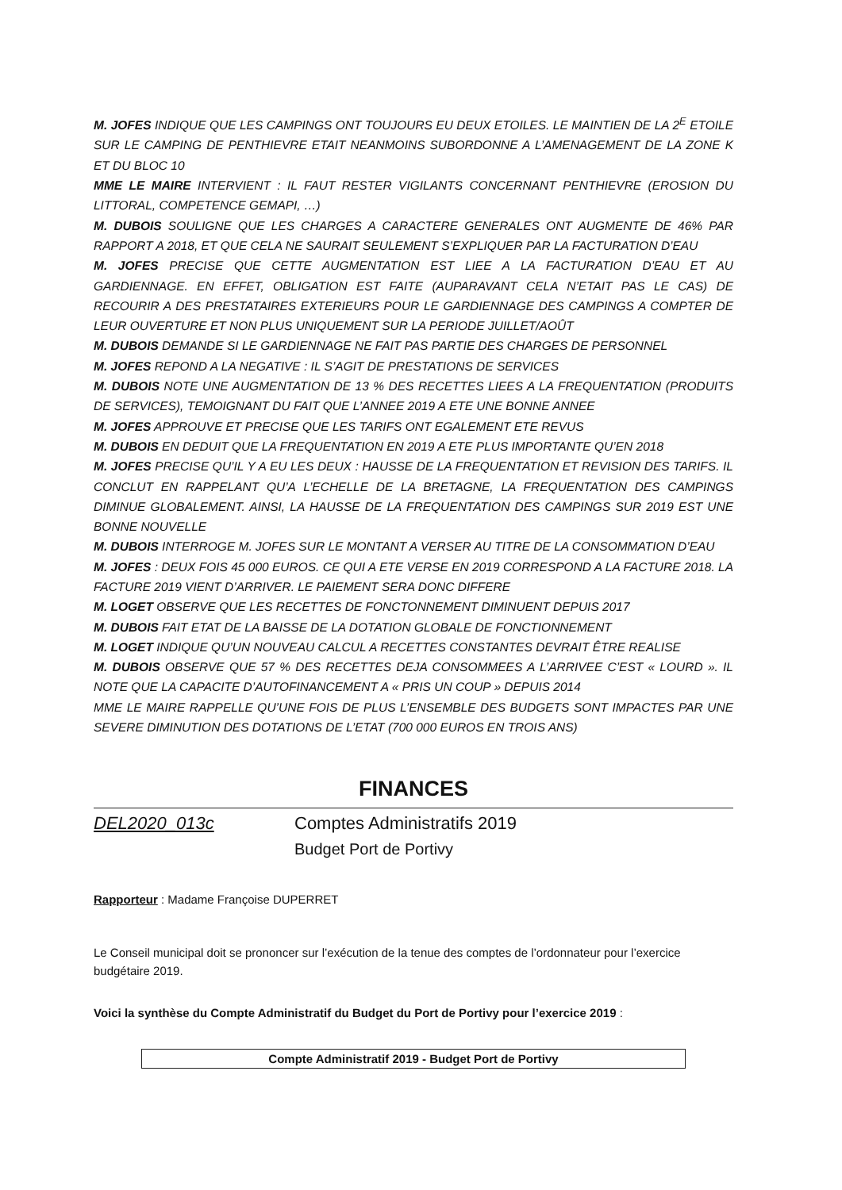M. JOFES INDIQUE QUE LES CAMPINGS ONT TOUJOURS EU DEUX ETOILES. LE MAINTIEN DE LA 2<sup>E</sup> ETOILE SUR LE CAMPING DE PENTHIEVRE ETAIT NEANMOINS SUBORDONNE A L’AMENAGEMENT DE LA ZONE K ET DU BLOC 10
MME LE MAIRE INTERVIENT : IL FAUT RESTER VIGILANTS CONCERNANT PENTHIEVRE (EROSION DU LITTORAL, COMPETENCE GEMAPI, …)
M. DUBOIS SOULIGNE QUE LES CHARGES A CARACTERE GENERALES ONT AUGMENTE DE 46% PAR RAPPORT A 2018, ET QUE CELA NE SAURAIT SEULEMENT S’EXPLIQUER PAR LA FACTURATION D’EAU
M. JOFES PRECISE QUE CETTE AUGMENTATION EST LIEE A LA FACTURATION D’EAU ET AU GARDIENNAGE. EN EFFET, OBLIGATION EST FAITE (AUPARAVANT CELA N’ETAIT PAS LE CAS) DE RECOURIR A DES PRESTATAIRES EXTERIEURS POUR LE GARDIENNAGE DES CAMPINGS A COMPTER DE LEUR OUVERTURE ET NON PLUS UNIQUEMENT SUR LA PERIODE JUILLET/AOÛT
M. DUBOIS DEMANDE SI LE GARDIENNAGE NE FAIT PAS PARTIE DES CHARGES DE PERSONNEL
M. JOFES REPOND A LA NEGATIVE : IL S’AGIT DE PRESTATIONS DE SERVICES
M. DUBOIS NOTE UNE AUGMENTATION DE 13 % DES RECETTES LIEES A LA FREQUENTATION (PRODUITS DE SERVICES), TEMOIGNANT DU FAIT QUE L’ANNEE 2019 A ETE UNE BONNE ANNEE
M. JOFES APPROUVE ET PRECISE QUE LES TARIFS ONT EGALEMENT ETE REVUS
M. DUBOIS EN DEDUIT QUE LA FREQUENTATION EN 2019 A ETE PLUS IMPORTANTE QU’EN 2018
M. JOFES PRECISE QU’IL Y A EU LES DEUX : HAUSSE DE LA FREQUENTATION ET REVISION DES TARIFS. IL CONCLUT EN RAPPELANT QU’A L’ECHELLE DE LA BRETAGNE, LA FREQUENTATION DES CAMPINGS DIMINUE GLOBALEMENT. AINSI, LA HAUSSE DE LA FREQUENTATION DES CAMPINGS SUR 2019 EST UNE BONNE NOUVELLE
M. DUBOIS INTERROGE M. JOFES SUR LE MONTANT A VERSER AU TITRE DE LA CONSOMMATION D’EAU
M. JOFES : DEUX FOIS 45 000 EUROS. CE QUI A ETE VERSE EN 2019 CORRESPOND A LA FACTURE 2018. LA FACTURE 2019 VIENT D’ARRIVER. LE PAIEMENT SERA DONC DIFFERE
M. LOGET OBSERVE QUE LES RECETTES DE FONCTONNEMENT DIMINUENT DEPUIS 2017
M. DUBOIS FAIT ETAT DE LA BAISSE DE LA DOTATION GLOBALE DE FONCTIONNEMENT
M. LOGET INDIQUE QU’UN NOUVEAU CALCUL A RECETTES CONSTANTES DEVRAIT ÊTRE REALISE
M. DUBOIS OBSERVE QUE 57 % DES RECETTES DEJA CONSOMMEES A L’ARRIVEE C’EST « LOURD ». IL NOTE QUE LA CAPACITE D’AUTOFINANCEMENT A « PRIS UN COUP » DEPUIS 2014
MME LE MAIRE RAPPELLE QU’UNE FOIS DE PLUS L’ENSEMBLE DES BUDGETS SONT IMPACTES PAR UNE SEVERE DIMINUTION DES DOTATIONS DE L’ETAT (700 000 EUROS EN TROIS ANS)
FINANCES
DEL2020_013c Comptes Administratifs 2019
Budget Port de Portivy
Rapporteur : Madame Françoise DUPERRET
Le Conseil municipal doit se prononcer sur l’exécution de la tenue des comptes de l’ordonnateur pour l’exercice budgétaire 2019.
Voici la synthèse du Compte Administratif du Budget du Port de Portivy pour l’exercice 2019 :
Compte Administratif 2019 - Budget Port de Portivy